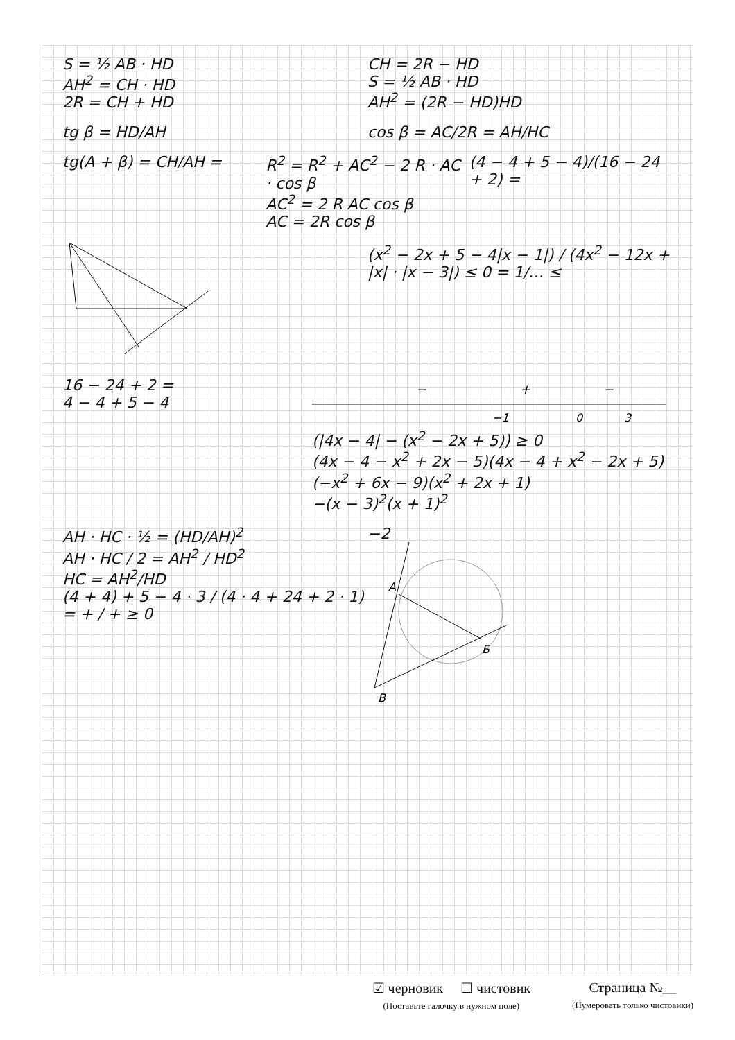S = ½ AB · HD
AH<sup>2</sup> = CH · HD
2R = CH + HD
CH = 2R − HD
S = ½ AB · HD
AH<sup>2</sup> = (2R − HD)HD
tg β = HD/AH cos β = AC/2R = AH/HC
tg(A + β) = CH/AH = R<sup>2</sup> = R<sup>2</sup> + AC<sup>2</sup> − 2 R · AC · cos β
AC<sup>2</sup> = 2 R AC cos β
AC = 2R cos β
(4 − 4 + 5 − 4)/(16 − 24 + 2) =
(x<sup>2</sup> − 2x + 5 − 4|x − 1|) / (4x<sup>2</sup> − 12x + |x| · |x − 3|) ≤ 0 = 1/… ≤
16 − 24 + 2 =
4 − 4 + 5 − 4
−
+
−
−1
0
3
(|4x − 4| − (x<sup>2</sup> − 2x + 5)) ≥ 0
(4x − 4 − x<sup>2</sup> + 2x − 5)(4x − 4 + x<sup>2</sup> − 2x + 5)
(−x<sup>2</sup> + 6x − 9)(x<sup>2</sup> + 2x + 1)
−(x − 3)<sup>2</sup>(x + 1)<sup>2</sup>
AH · HC · ½ = (HD/AH)<sup>2</sup>
AH · HC / 2 = AH<sup>2</sup> / HD<sup>2</sup>
HC = AH<sup>2</sup>/HD
(4 + 4) + 5 − 4 · 3 / (4 · 4 + 24 + 2 · 1) = + / + ≥ 0
−2
A
Б
B
☑ черновик ☐ чистовик
(Поставьте галочку в нужном поле)
Страница №__
(Нумеровать только чистовики)